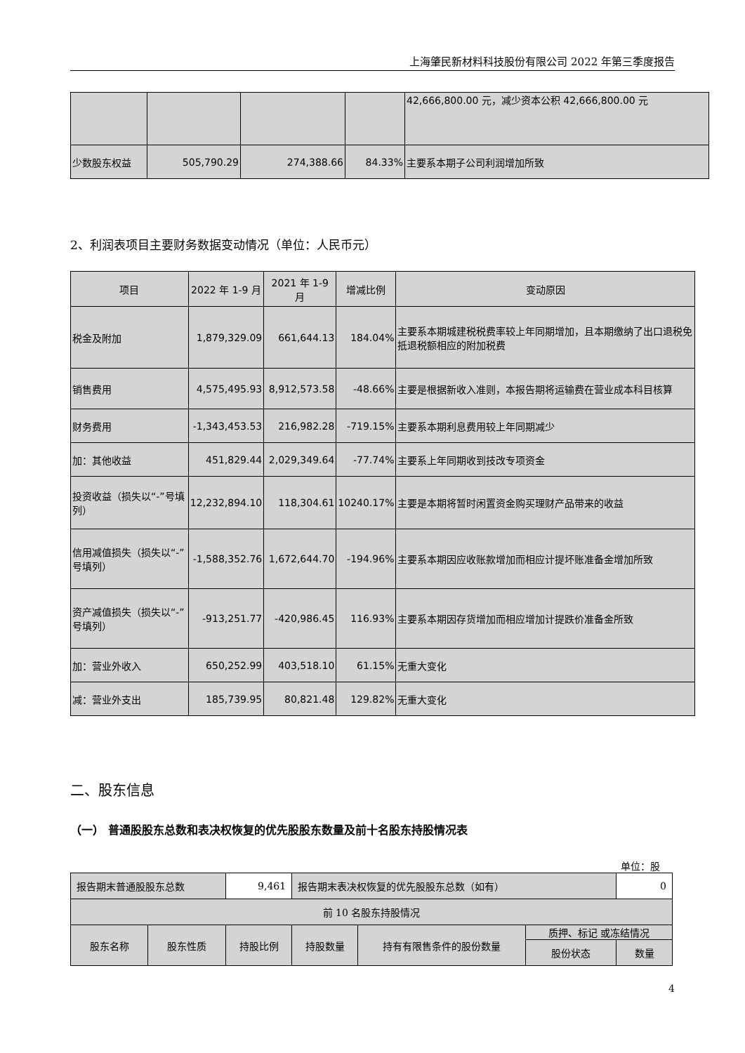上海肇民新材料科技股份有限公司 2022 年第三季度报告
| | | | | 42,666,800.00 元，减少资本公积 42,666,800.00 元 |
| 少数股东权益 | 505,790.29 | 274,388.66 | 84.33% | 主要系本期子公司利润增加所致 |
2、利润表项目主要财务数据变动情况（单位：人民币元）
| 项目 | 2022 年 1-9 月 | 2021 年 1-9 月 | 增减比例 | 变动原因 |
| --- | --- | --- | --- | --- |
| 税金及附加 | 1,879,329.09 | 661,644.13 | 184.04% | 主要系本期城建税税费率较上年同期增加，且本期缴纳了出口退税免抵退税额相应的附加税费 |
| 销售费用 | 4,575,495.93 | 8,912,573.58 | -48.66% | 主要是根据新收入准则，本报告期将运输费在营业成本科目核算 |
| 财务费用 | -1,343,453.53 | 216,982.28 | -719.15% | 主要系本期利息费用较上年同期减少 |
| 加：其他收益 | 451,829.44 | 2,029,349.64 | -77.74% | 主要系上年同期收到技改专项资金 |
| 投资收益（损失以“-”号填列） | 12,232,894.10 | 118,304.61 | 10240.17% | 主要是本期将暂时闲置资金购买理财产品带来的收益 |
| 信用减值损失（损失以“-”号填列） | -1,588,352.76 | 1,672,644.70 | -194.96% | 主要系本期因应收账款增加而相应计提坏账准备金增加所致 |
| 资产减值损失（损失以“-”号填列） | -913,251.77 | -420,986.45 | 116.93% | 主要系本期因存货增加而相应增加计提跌价准备金所致 |
| 加：营业外收入 | 650,252.99 | 403,518.10 | 61.15% | 无重大变化 |
| 减：营业外支出 | 185,739.95 | 80,821.48 | 129.82% | 无重大变化 |
二、股东信息
（一） 普通股股东总数和表决权恢复的优先股股东数量及前十名股东持股情况表
单位：股
| 报告期末普通股股东总数 | | 9,461 | 报告期末表决权恢复的优先股股东总数（如有） | | | 0 |
| 前 10 名股东持股情况 | | | | | | |
| 股东名称 | 股东性质 | 持股比例 | 持股数量 | 持有有限售条件的股份数量 | 质押、标记 或冻结情况 | |
| | | | | | 股份状态 | 数量 |
4